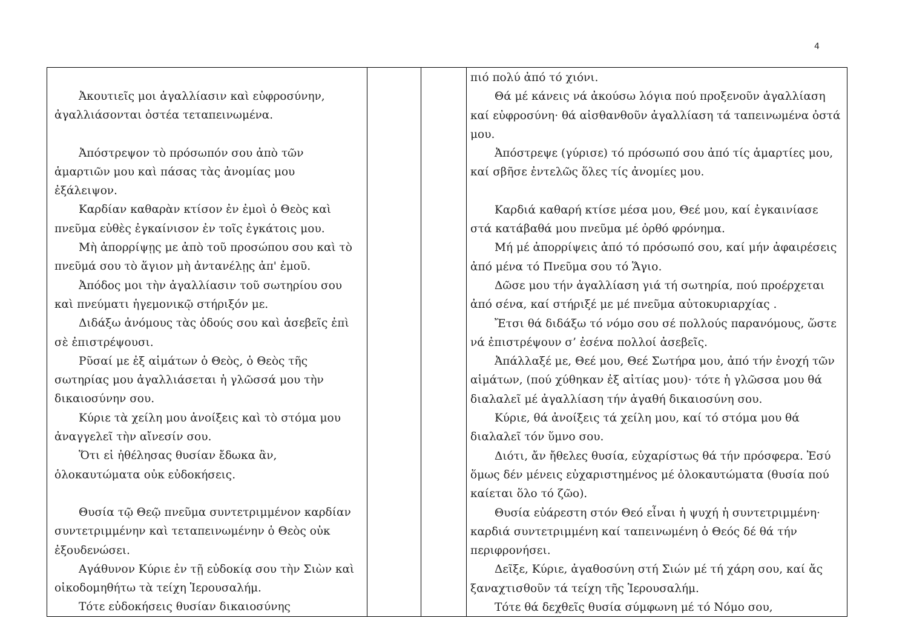4
| Ἀκουτιεῖς μοι ἀγαλλίασιν καὶ εὐφροσύνην, ἀγαλλιάσονται ὀστέα τεταπεινωμένα. Ἀπόστρεψον τὸ πρόσωπόν σου ἀπὸ τῶν ἁμαρτιῶν μου καὶ πάσας τὰς ἀνομίας μου ἐξάλειψον. Καρδίαν καθαρὰν κτίσον ἐν ἐμοὶ ὁ Θεὸς καὶ πνεῦμα εὐθὲς ἐγκαίνισον ἐν τοῖς ἐγκάτοις μου. Μὴ ἀπορρίψῃς με ἀπὸ τοῦ προσώπου σου καὶ τὸ πνεῦμά σου τὸ ἅγιον μὴ ἀντανέλῃς ἀπ' ἐμοῦ. Ἀπόδος μοι τὴν ἀγαλλίασιν τοῦ σωτηρίου σου καὶ πνεύματι ἡγεμονικῷ στήριξόν με. Διδάξω ἀνόμους τὰς ὁδούς σου καὶ ἀσεβεῖς ἐπὶ σὲ ἐπιστρέψουσι. Ρῦσαί με ἐξ αἱμάτων ὁ Θεὸς, ὁ Θεὸς τῆς σωτηρίας μου ἀγαλλιάσεται ἡ γλῶσσά μου τὴν δικαιοσύνην σου. Κύριε τὰ χείλη μου ἀνοίξεις καὶ τὸ στόμα μου ἀναγγελεῖ τὴν αἴνεσίν σου. Ὅτι εἰ ἠθέλησας θυσίαν ἔδωκα ἂν, ὁλοκαυτώματα οὐκ εὐδοκήσεις. Θυσία τῷ Θεῷ πνεῦμα συντετριμμένον καρδίαν συντετριμμένην καὶ τεταπεινωμένην ὁ Θεὸς οὐκ ἐξουδενώσει. Αγάθυνον Κύριε ἐν τῇ εὐδοκίᾳ σου τὴν Σιὼν καὶ οἰκοδομηθήτω τὰ τείχη Ἱερουσαλήμ. Τότε εὐδοκήσεις θυσίαν δικαιοσύνης | | | πιό πολύ ἀπό τό χιόνι. Θά μέ κάνεις νά ἀκούσω λόγια πού προξενοῦν ἀγαλλίαση καί εὐφροσύνη· θά αἰσθανθοῦν ἀγαλλίαση τά ταπεινωμένα ὀστά μου. Ἀπόστρεψε (γύρισε) τό πρόσωπό σου ἀπό τίς ἁμαρτίες μου, καί σβῆσε ἐντελῶς ὅλες τίς ἀνομίες μου. Καρδιά καθαρή κτίσε μέσα μου, Θεέ μου, καί ἐγκαινίασε στά κατάβαθά μου πνεῦμα μέ ὀρθό φρόνημα. Μή μέ ἀπορρίψεις ἀπό τό πρόσωπό σου, καί μήν ἀφαιρέσεις ἀπό μένα τό Πνεῦμα σου τό Ἅγιο. Δῶσε μου τήν ἀγαλλίαση γιά τή σωτηρία, πού προέρχεται ἀπό σένα, καί στήριξέ με μέ πνεῦμα αὐτοκυριαρχίας . Ἔτσι θά διδάξω τό νόμο σου σέ πολλούς παρανόμους, ὥστε νά ἐπιστρέψουν σ’ ἐσένα πολλοί ἀσεβεῖς. Ἀπάλλαξέ με, Θεέ μου, Θεέ Σωτήρα μου, ἀπό τήν ἐνοχή τῶν αἱμάτων, (πού χύθηκαν ἐξ αἰτίας μου)· τότε ἡ γλῶσσα μου θά διαλαλεῖ μέ ἀγαλλίαση τήν ἀγαθή δικαιοσύνη σου. Κύριε, θά ἀνοίξεις τά χείλη μου, καί τό στόμα μου θά διαλαλεῖ τόν ὕμνο σου. Διότι, ἄν ἤθελες θυσία, εὐχαρίστως θά τήν πρόσφερα. Ἐσύ ὅμως δέν μένεις εὐχαριστημένος μέ ὁλοκαυτώματα (θυσία πού καίεται ὅλο τό ζῶο). Θυσία εὐάρεστη στόν Θεό εἶναι ἡ ψυχή ἡ συντετριμμένη· καρδιά συντετριμμένη καί ταπεινωμένη ὁ Θεός δέ θά τήν περιφρονήσει. Δεῖξε, Κύριε, ἀγαθοσύνη στή Σιών μέ τή χάρη σου, καί ἄς ξαναχτισθοῦν τά τείχη τῆς Ἱερουσαλήμ. Τότε θά δεχθεῖς θυσία σύμφωνη μέ τό Νόμο σου, |